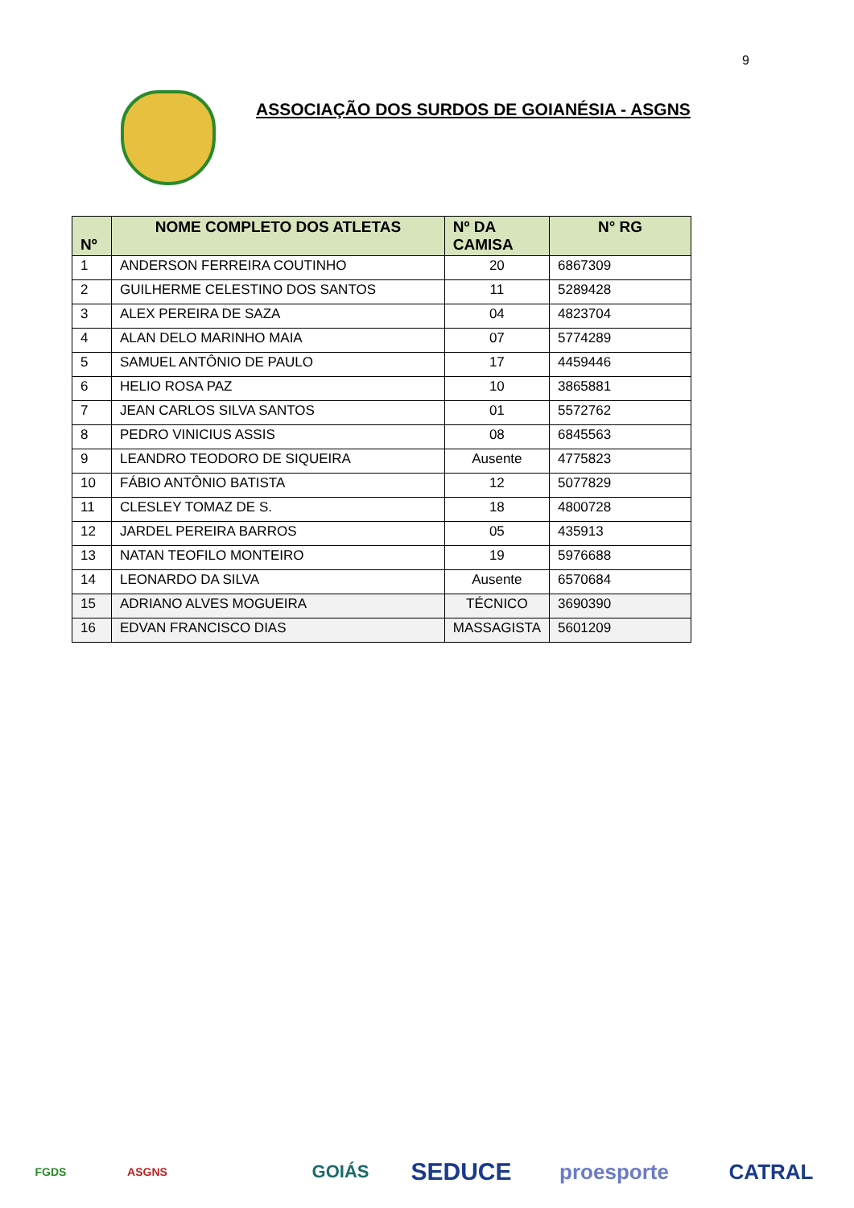9
ASSOCIAÇÃO DOS SURDOS DE GOIANÉSIA - ASGNS
| Nº | NOME COMPLETO DOS ATLETAS | Nº DA CAMISA | N° RG |
| --- | --- | --- | --- |
| 1 | ANDERSON FERREIRA COUTINHO | 20 | 6867309 |
| 2 | GUILHERME CELESTINO DOS SANTOS | 11 | 5289428 |
| 3 | ALEX PEREIRA DE SAZA | 04 | 4823704 |
| 4 | ALAN DELO MARINHO MAIA | 07 | 5774289 |
| 5 | SAMUEL ANTÔNIO DE PAULO | 17 | 4459446 |
| 6 | HELIO ROSA PAZ | 10 | 3865881 |
| 7 | JEAN CARLOS SILVA SANTOS | 01 | 5572762 |
| 8 | PEDRO VINICIUS ASSIS | 08 | 6845563 |
| 9 | LEANDRO TEODORO DE SIQUEIRA | Ausente | 4775823 |
| 10 | FÁBIO ANTÔNIO BATISTA | 12 | 5077829 |
| 11 | CLESLEY TOMAZ DE S. | 18 | 4800728 |
| 12 | JARDEL PEREIRA BARROS | 05 | 435913 |
| 13 | NATAN TEOFILO MONTEIRO | 19 | 5976688 |
| 14 | LEONARDO DA SILVA | Ausente | 6570684 |
| 15 | ADRIANO ALVES MOGUEIRA | TÉCNICO | 3690390 |
| 16 | EDVAN FRANCISCO DIAS | MASSAGISTA | 5601209 |
FGDS ASGNS
GOIÁS
SEDUCE
proesporte CATRAL